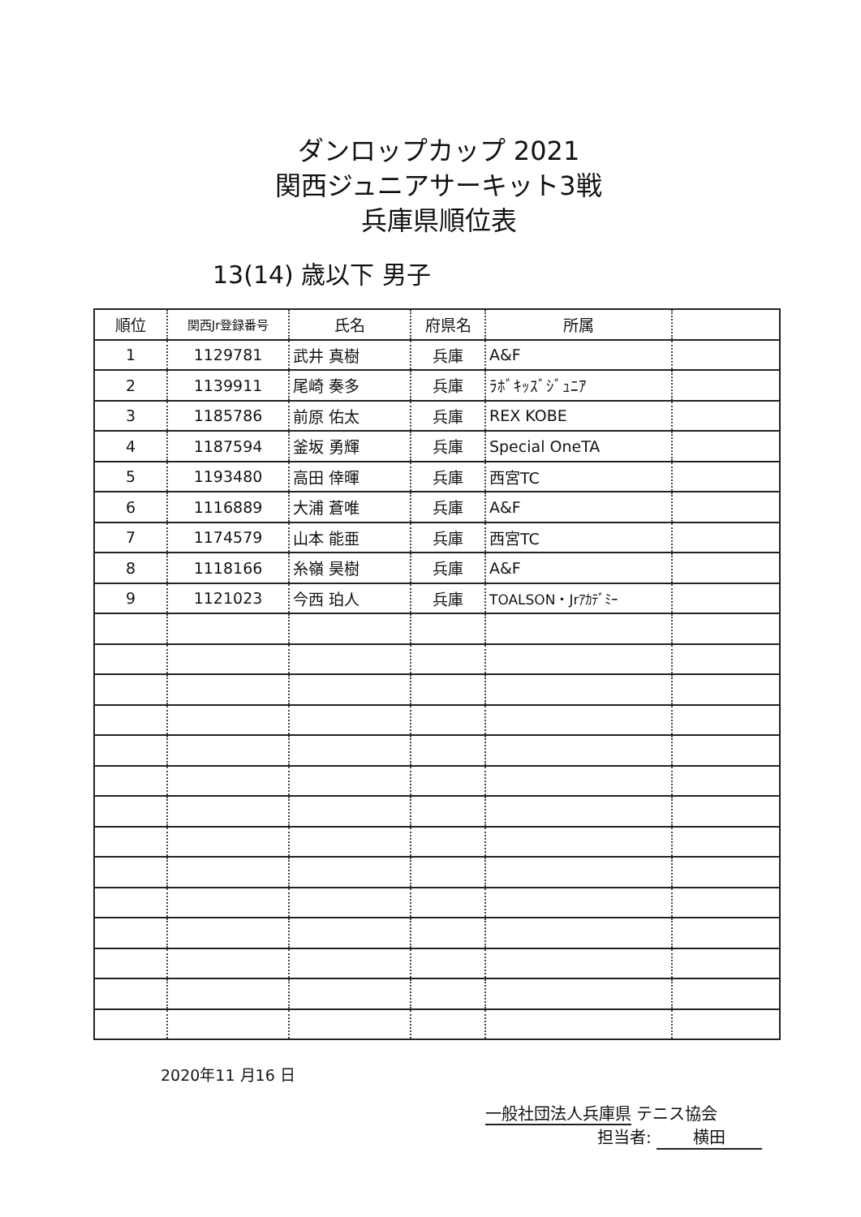ダンロップカップ 2021
関西ジュニアサーキット3戦
兵庫県順位表
13(14) 歳以下 男子
| 順位 | 関西Jr登録番号 | 氏名 | 府県名 | 所属 | |
| --- | --- | --- | --- | --- | --- |
| 1 | 1129781 | 武井 真樹 | 兵庫 | A&F | |
| 2 | 1139911 | 尾崎 奏多 | 兵庫 | ﾗﾎﾞｷｯｽﾞｼﾞｭﾆｱ | |
| 3 | 1185786 | 前原 佑太 | 兵庫 | REX KOBE | |
| 4 | 1187594 | 釜坂 勇輝 | 兵庫 | Special OneTA | |
| 5 | 1193480 | 高田 倖暉 | 兵庫 | 西宮TC | |
| 6 | 1116889 | 大浦 蒼唯 | 兵庫 | A&F | |
| 7 | 1174579 | 山本 能亜 | 兵庫 | 西宮TC | |
| 8 | 1118166 | 糸嶺 昊樹 | 兵庫 | A&F | |
| 9 | 1121023 | 今西 珀人 | 兵庫 | TOALSON・Jrｱｶﾃﾞﾐｰ | |
2020年11 月16 日
一般社団法人兵庫県 テニス協会
担当者: 横田